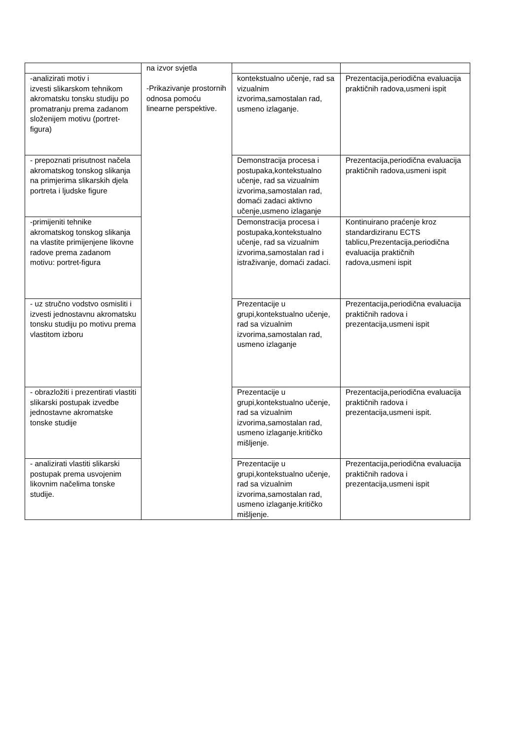| | na izvor svjetla -Prikazivanje prostornih odnosa pomoću linearne perspektive. | | |
| -analizirati motiv i izvesti slikarskom tehnikom akromatsku tonsku studiju po promatranju prema zadanom složenijem motivu (portret-figura) | | kontekstualno učenje, rad sa vizualnim izvorima,samostalan rad, usmeno izlaganje. | Prezentacija,periodična evaluacija praktičnih radova,usmeni ispit |
| - prepoznati prisutnost načela akromatskog tonskog slikanja na primjerima slikarskih djela portreta i ljudske figure | | Demonstracija procesa i postupaka,kontekstualno učenje, rad sa vizualnim izvorima,samostalan rad, domaći zadaci aktivno učenje,usmeno izlaganje | Prezentacija,periodična evaluacija praktičnih radova,usmeni ispit |
| -primijeniti tehnike akromatskog tonskog slikanja na vlastite primijenjene likovne radove prema zadanom motivu: portret-figura | | Demonstracija procesa i postupaka,kontekstualno učenje, rad sa vizualnim izvorima,samostalan rad i istraživanje, domaći zadaci. | Kontinuirano praćenje kroz standardiziranu ECTS tablicu,Prezentacija,periodična evaluacija praktičnih radova,usmeni ispit |
| - uz stručno vodstvo osmisliti i izvesti jednostavnu akromatsku tonsku studiju po motivu prema vlastitom izboru | | Prezentacije u grupi,kontekstualno učenje, rad sa vizualnim izvorima,samostalan rad, usmeno izlaganje | Prezentacija,periodična evaluacija praktičnih radova i prezentacija,usmeni ispit |
| - obrazložiti i prezentirati vlastiti slikarski postupak izvedbe jednostavne akromatske tonske studije | | Prezentacije u grupi,kontekstualno učenje, rad sa vizualnim izvorima,samostalan rad, usmeno izlaganje.kritičko mišljenje. | Prezentacija,periodična evaluacija praktičnih radova i prezentacija,usmeni ispit. |
| - analizirati vlastiti slikarski postupak prema usvojenim likovnim načelima tonske studije. | | Prezentacije u grupi,kontekstualno učenje, rad sa vizualnim izvorima,samostalan rad, usmeno izlaganje.kritičko mišljenje. | Prezentacija,periodična evaluacija praktičnih radova i prezentacija,usmeni ispit |